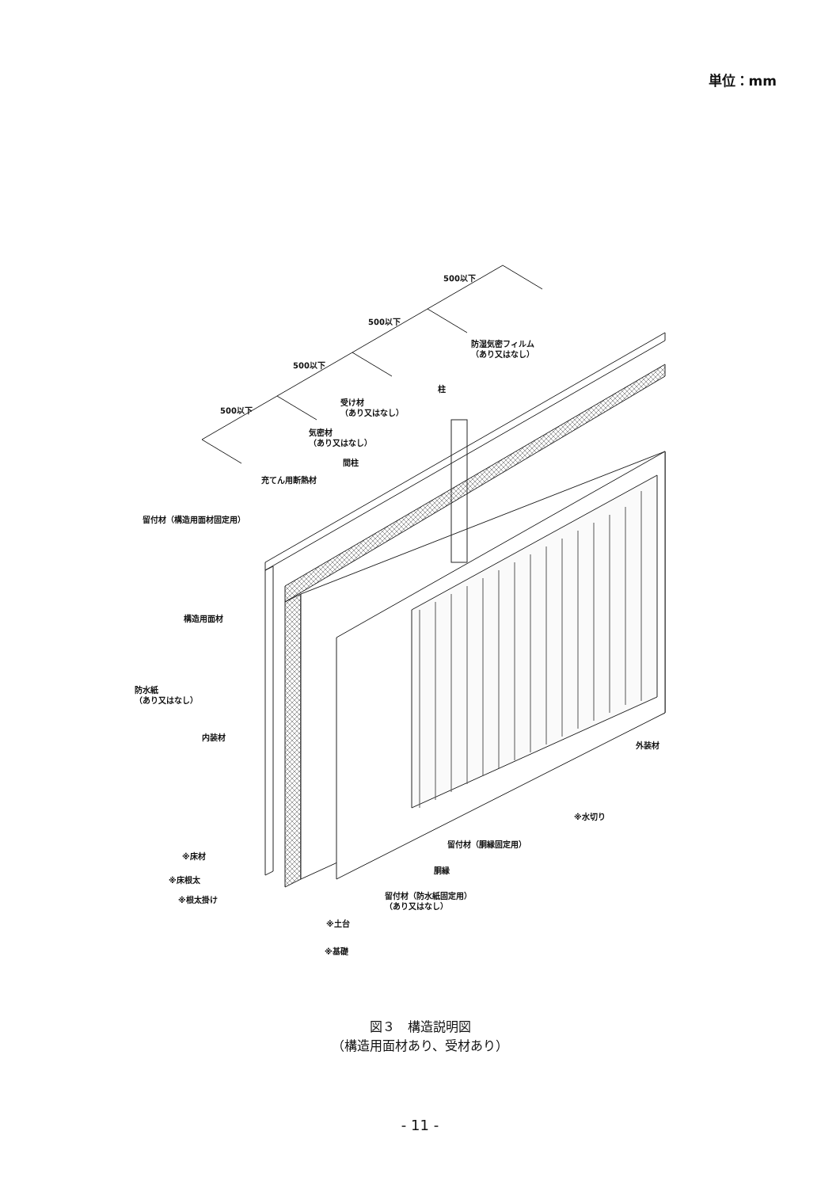単位：mm
500以下
500以下
500以下
500以下
防湿気密フィルム
（あり又はなし）
柱
受け材
（あり又はなし）
気密材
（あり又はなし）
間柱
充てん用断熱材
留付材（構造用面材固定用）
構造用面材
防水紙
（あり又はなし）
内装材
外装材
※水切り
留付材（胴縁固定用）
※床材
胴縁
※床根太
※根太掛け
留付材（防水紙固定用）
（あり又はなし）
※土台
※基礎
図３　構造説明図
（構造用面材あり、受材あり）
- 11 -